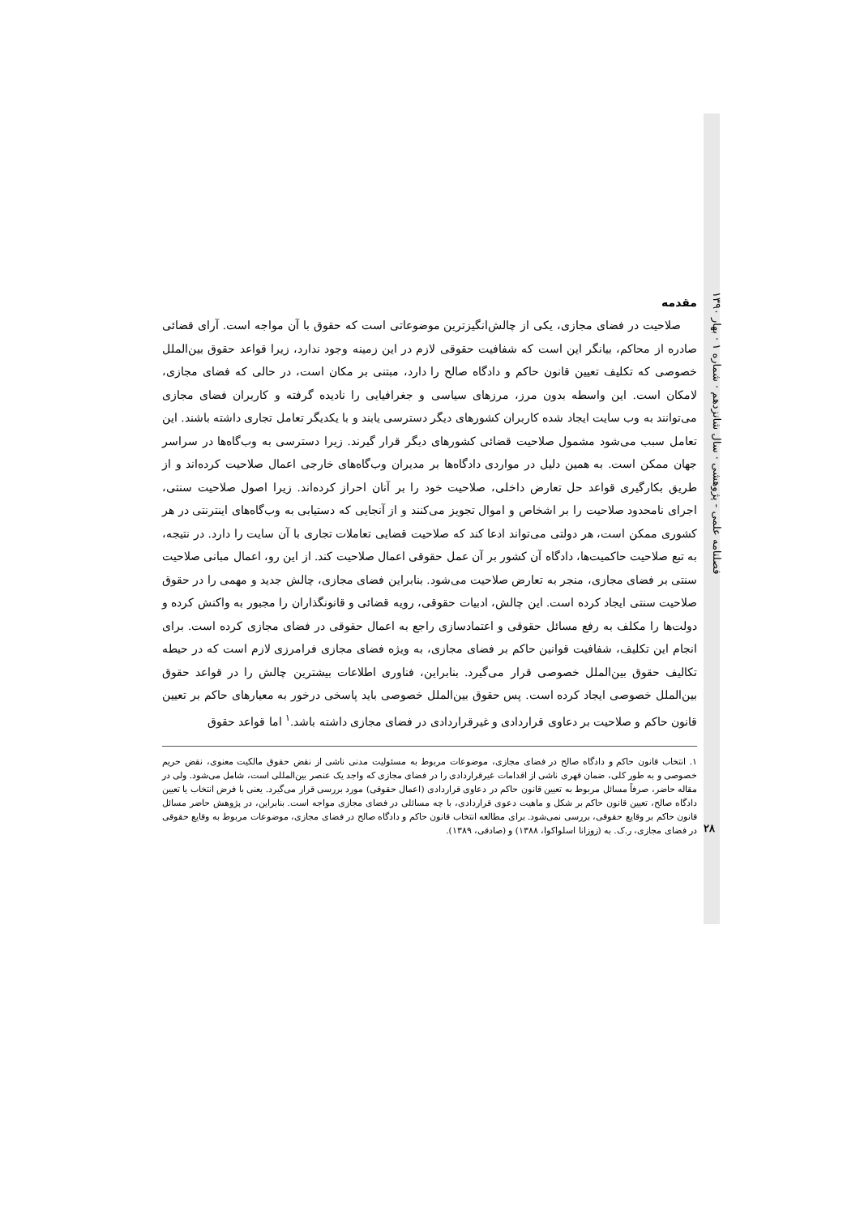فصلنامه علمی - پژوهشی · سال شانزدهم · شماره ۱ · بهار ۱۳۹۰
۲۸
مقدمه
صلاحیت در فضای مجازی، یکی از چالش‌انگیزترین موضوعاتی است که حقوق با آن مواجه است. آرای قضائی صادره از محاکم، بیانگر این است که شفافیت حقوقی لازم در این زمینه وجود ندارد، زیرا قواعد حقوق بین‌الملل خصوصی که تکلیف تعیین قانون حاکم و دادگاه صالح را دارد، مبتنی بر مکان است، در حالی که فضای مجازی، لامکان است. این واسطه بدون مرز، مرزهای سیاسی و جغرافیایی را نادیده گرفته و کاربران فضای مجازی می‌توانند به وب سایت ایجاد شده کاربران کشورهای دیگر دسترسی یابند و با یکدیگر تعامل تجاری داشته باشند. این تعامل سبب می‌شود مشمول صلاحیت قضائی کشورهای دیگر قرار گیرند. زیرا دسترسی به وب‌گاه‌ها در سراسر جهان ممکن است. به همین دلیل در مواردی دادگاه‌ها بر مدیران وب‌گاه‌های خارجی اعمال صلاحیت کرده‌اند و از طریق بکارگیری قواعد حل تعارض داخلی، صلاحیت خود را بر آنان احراز کرده‌اند. زیرا اصول صلاحیت سنتی، اجرای نامحدود صلاحیت را بر اشخاص و اموال تجویز می‌کنند و از آنجایی که دستیابی به وب‌گاه‌های اینترنتی در هر کشوری ممکن است، هر دولتی می‌تواند ادعا کند که صلاحیت قضایی تعاملات تجاری با آن سایت را دارد. در نتیجه، به تبع صلاحیت حاکمیت‌ها، دادگاه آن کشور بر آن عمل حقوقی اعمال صلاحیت کند. از این رو، اعمال مبانی صلاحیت سنتی بر فضای مجازی، منجر به تعارض صلاحیت می‌شود. بنابراین فضای مجازی، چالش جدید و مهمی را در حقوق صلاحیت سنتی ایجاد کرده است. این چالش، ادبیات حقوقی، رویه قضائی و قانونگذاران را مجبور به واکنش کرده و دولت‌ها را مکلف به رفع مسائل حقوقی و اعتمادسازی راجع به اعمال حقوقی در فضای مجازی کرده است. برای انجام این تکلیف، شفافیت قوانین حاکم بر فضای مجازی، به ویژه فضای مجازی فرامرزی لازم است که در حیطه تکالیف حقوق بین‌الملل خصوصی قرار می‌گیرد. بنابراین، فناوری اطلاعات بیشترین چالش را در قواعد حقوق بین‌الملل خصوصی ایجاد کرده است. پس حقوق بین‌الملل خصوصی باید پاسخی درخور به معیارهای حاکم بر تعیین قانون حاکم و صلاحیت بر دعاوی قراردادی و غیرقراردادی در فضای مجازی داشته باشد.<sup>۱</sup> اما قواعد حقوق
۱. انتخاب قانون حاکم و دادگاه صالح در فضای مجازی، موضوعات مربوط به مسئولیت مدنی ناشی از نقض حقوق مالکیت معنوی، نقض حریم خصوصی و به طور کلی، ضمان قهری ناشی از اقدامات غیرقراردادی را در فضای مجازی که واجد یک عنصر بین‌المللی است، شامل می‌شود. ولی در مقاله حاضر، صرفاً مسائل مربوط به تعیین قانون حاکم در دعاوی قراردادی (اعمال حقوقی) مورد بررسی قرار می‌گیرد. یعنی با فرض انتخاب یا تعیین دادگاه صالح، تعیین قانون حاکم بر شکل و ماهیت دعوی قراردادی، با چه مسائلی در فضای مجازی مواجه است. بنابراین، در پژوهش حاضر مسائل قانون حاکم بر وقایع حقوقی، بررسی نمی‌شود. برای مطالعه انتخاب قانون حاکم و دادگاه صالح در فضای مجازی، موضوعات مربوط به وقایع حقوقی در فضای مجازی، ر.ک. به (زوزانا اسلواکوا، ۱۳۸۸) و (صادقی، ۱۳۸۹).